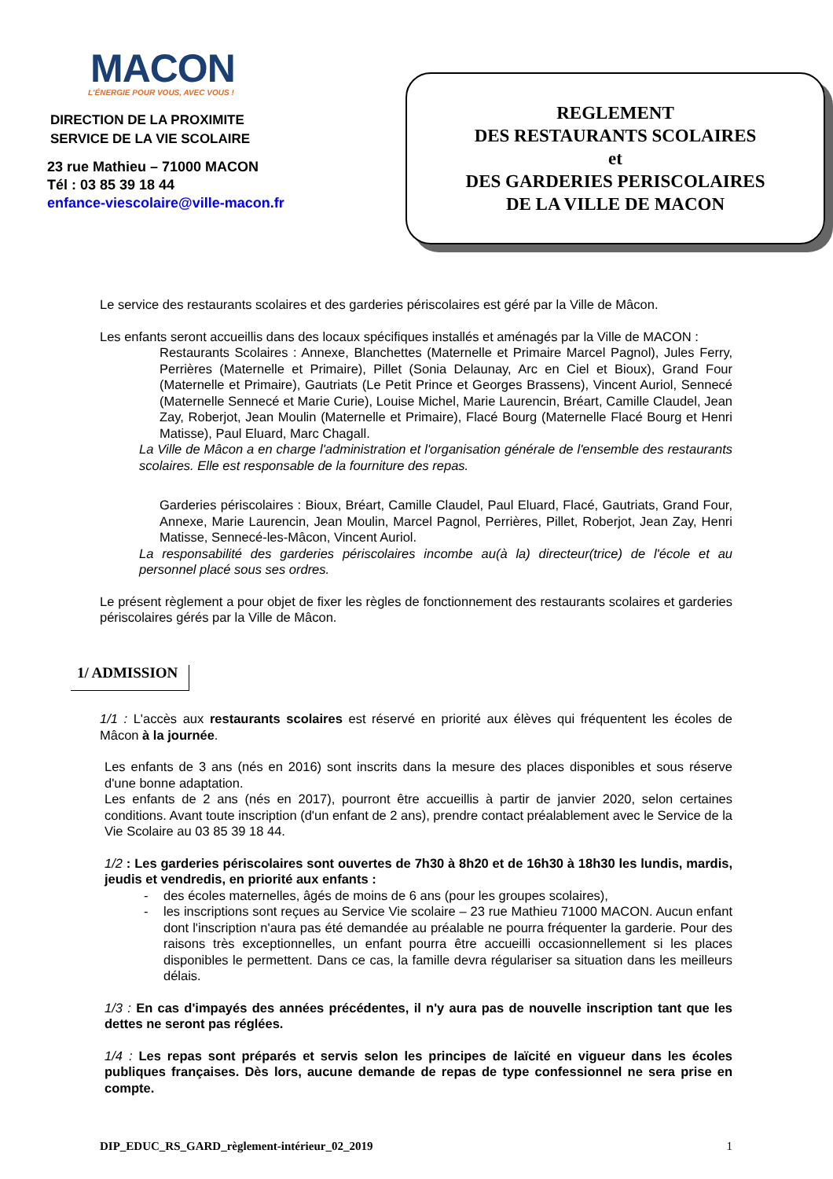MACON
L'ÉNERGIE POUR VOUS, AVEC VOUS !
DIRECTION DE LA PROXIMITE
SERVICE DE LA VIE SCOLAIRE
23 rue Mathieu – 71000 MACON
Tél : 03 85 39 18 44
enfance-viescolaire@ville-macon.fr
REGLEMENT
DES RESTAURANTS SCOLAIRES
et
DES GARDERIES PERISCOLAIRES
DE LA VILLE DE MACON
Le service des restaurants scolaires et des garderies périscolaires est géré par la Ville de Mâcon.
Les enfants seront accueillis dans des locaux spécifiques installés et aménagés par la Ville de MACON :
Restaurants Scolaires : Annexe, Blanchettes (Maternelle et Primaire Marcel Pagnol), Jules Ferry, Perrières (Maternelle et Primaire), Pillet (Sonia Delaunay, Arc en Ciel et Bioux), Grand Four (Maternelle et Primaire), Gautriats (Le Petit Prince et Georges Brassens), Vincent Auriol, Sennecé (Maternelle Sennecé et Marie Curie), Louise Michel, Marie Laurencin, Bréart, Camille Claudel, Jean Zay, Roberjot, Jean Moulin (Maternelle et Primaire), Flacé Bourg (Maternelle Flacé Bourg et Henri Matisse), Paul Eluard, Marc Chagall.
La Ville de Mâcon a en charge l'administration et l'organisation générale de l'ensemble des restaurants scolaires. Elle est responsable de la fourniture des repas.
Garderies périscolaires : Bioux, Bréart, Camille Claudel, Paul Eluard, Flacé, Gautriats, Grand Four, Annexe, Marie Laurencin, Jean Moulin, Marcel Pagnol, Perrières, Pillet, Roberjot, Jean Zay, Henri Matisse, Sennecé-les-Mâcon, Vincent Auriol.
La responsabilité des garderies périscolaires incombe au(à la) directeur(trice) de l'école et au personnel placé sous ses ordres.
Le présent règlement a pour objet de fixer les règles de fonctionnement des restaurants scolaires et garderies périscolaires gérés par la Ville de Mâcon.
1/ ADMISSION
1/1 : L'accès aux restaurants scolaires est réservé en priorité aux élèves qui fréquentent les écoles de Mâcon à la journée.
Les enfants de 3 ans (nés en 2016) sont inscrits dans la mesure des places disponibles et sous réserve d'une bonne adaptation.
Les enfants de 2 ans (nés en 2017), pourront être accueillis à partir de janvier 2020, selon certaines conditions. Avant toute inscription (d'un enfant de 2 ans), prendre contact préalablement avec le Service de la Vie Scolaire au 03 85 39 18 44.
1/2 : Les garderies périscolaires sont ouvertes de 7h30 à 8h20 et de 16h30 à 18h30 les lundis, mardis, jeudis et vendredis, en priorité aux enfants :
- des écoles maternelles, âgés de moins de 6 ans (pour les groupes scolaires),
- les inscriptions sont reçues au Service Vie scolaire – 23 rue Mathieu 71000 MACON. Aucun enfant dont l'inscription n'aura pas été demandée au préalable ne pourra fréquenter la garderie. Pour des raisons très exceptionnelles, un enfant pourra être accueilli occasionnellement si les places disponibles le permettent. Dans ce cas, la famille devra régulariser sa situation dans les meilleurs délais.
1/3 : En cas d'impayés des années précédentes, il n'y aura pas de nouvelle inscription tant que les dettes ne seront pas réglées.
1/4 : Les repas sont préparés et servis selon les principes de laïcité en vigueur dans les écoles publiques françaises. Dès lors, aucune demande de repas de type confessionnel ne sera prise en compte.
DIP_EDUC_RS_GARD_règlement-intérieur_02_2019 1